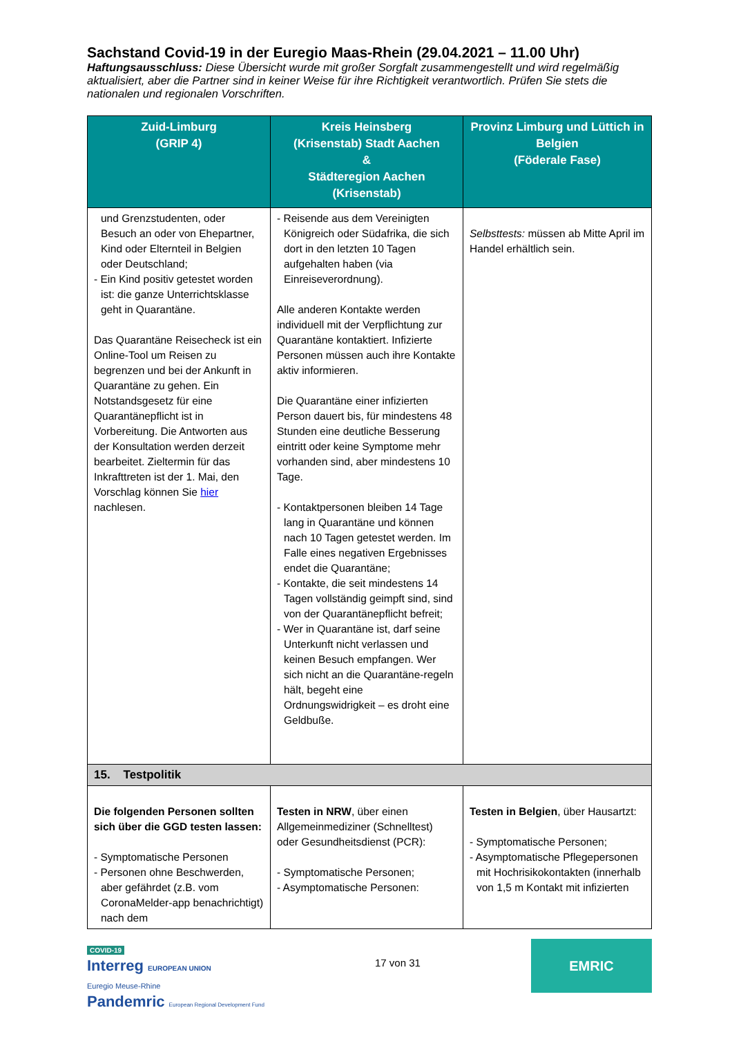Sachstand Covid-19 in der Euregio Maas-Rhein (29.04.2021 – 11.00 Uhr)
Haftungsausschluss: Diese Übersicht wurde mit großer Sorgfalt zusammengestellt und wird regelmäßig aktualisiert, aber die Partner sind in keiner Weise für ihre Richtigkeit verantwortlich. Prüfen Sie stets die nationalen und regionalen Vorschriften.
| Zuid-Limburg (GRIP 4) | Kreis Heinsberg (Krisenstab) Stadt Aachen & Städteregion Aachen (Krisenstab) | Provinz Limburg und Lüttich in Belgien (Föderale Fase) |
| --- | --- | --- |
| und Grenzstudenten, oder Besuch an oder von Ehepartner, Kind oder Elternteil in Belgien oder Deutschland; - Ein Kind positiv getestet worden ist: die ganze Unterrichtsklasse geht in Quarantäne. Das Quarantäne Reisecheck ist ein Online-Tool um Reisen zu begrenzen und bei der Ankunft in Quarantäne zu gehen. Ein Notstandsgesetz für eine Quarantänepflicht ist in Vorbereitung. Die Antworten aus der Konsultation werden derzeit bearbeitet. Zieltermin für das Inkrafttreten ist der 1. Mai, den Vorschlag können Sie hier nachlesen. | - Reisende aus dem Vereinigten Königreich oder Südafrika, die sich dort in den letzten 10 Tagen aufgehalten haben (via Einreiseverordnung). Alle anderen Kontakte werden individuell mit der Verpflichtung zur Quarantäne kontaktiert. Infizierte Personen müssen auch ihre Kontakte aktiv informieren. Die Quarantäne einer infizierten Person dauert bis, für mindestens 48 Stunden eine deutliche Besserung eintritt oder keine Symptome mehr vorhanden sind, aber mindestens 10 Tage. - Kontaktpersonen bleiben 14 Tage lang in Quarantäne und können nach 10 Tagen getestet werden. Im Falle eines negativen Ergebnisses endet die Quarantäne; - Kontakte, die seit mindestens 14 Tagen vollständig geimpft sind, sind von der Quarantänepflicht befreit; - Wer in Quarantäne ist, darf seine Unterkunft nicht verlassen und keinen Besuch empfangen. Wer sich nicht an die Quarantäne-regeln hält, begeht eine Ordnungswidrigkeit – es droht eine Geldbuße. | Selbsttests: müssen ab Mitte April im Handel erhältlich sein. |
| 15. Testpolitik | | |
| Die folgenden Personen sollten sich über die GGD testen lassen: - Symptomatische Personen - Personen ohne Beschwerden, aber gefährdet (z.B. vom CoronaMelder-app benachrichtigt) nach dem | Testen in NRW , über einen Allgemeinmediziner (Schnelltest) oder Gesundheitsdienst (PCR): - Symptomatische Personen; - Asymptomatische Personen: | Testen in Belgien , über Hausartzt: - Symptomatische Personen; - Asymptomatische Pflegepersonen mit Hochrisikokontakten (innerhalb von 1,5 m Kontakt mit infizierten |
COVID-19
Interreg EUROPEAN UNION
Euregio Meuse-Rhine
Pandemric European Regional Development Fund
17 von 31
EMRIC